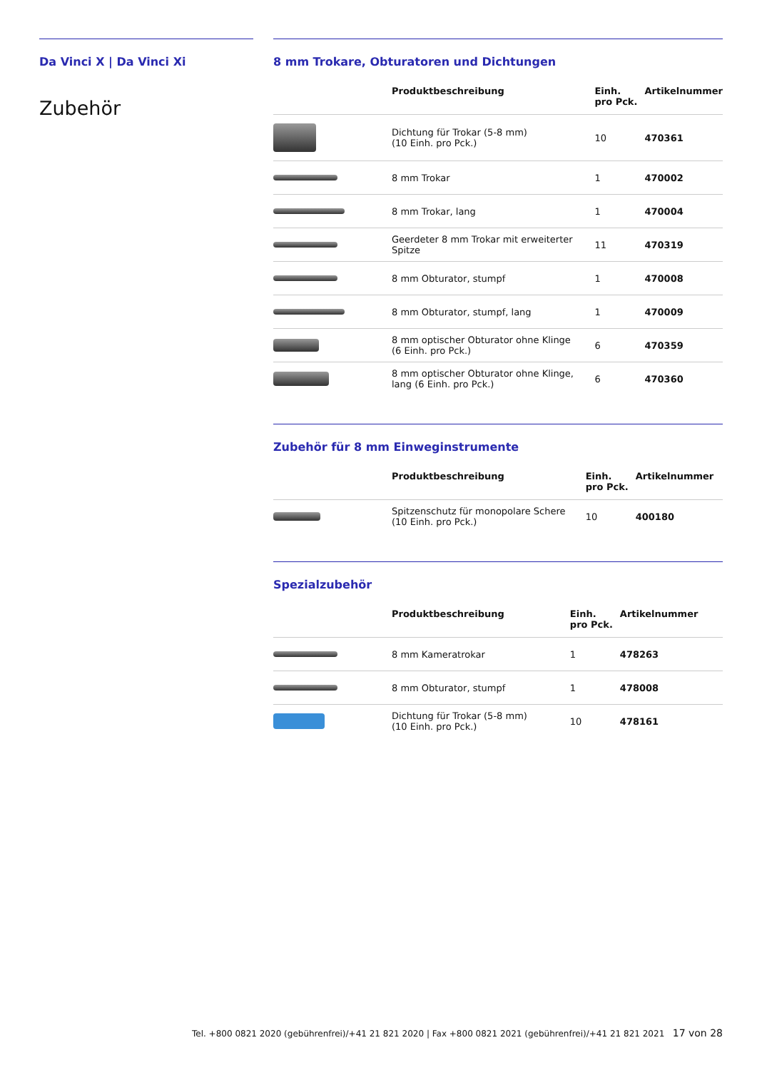Da Vinci X | Da Vinci Xi
Zubehör
8 mm Trokare, Obturatoren und Dichtungen
| | Produktbeschreibung | Einh. pro Pck. | Artikelnummer |
| --- | --- | --- | --- |
| | Dichtung für Trokar (5-8 mm) (10 Einh. pro Pck.) | 10 | 470361 |
| | 8 mm Trokar | 1 | 470002 |
| | 8 mm Trokar, lang | 1 | 470004 |
| | Geerdeter 8 mm Trokar mit erweiterter Spitze | 11 | 470319 |
| | 8 mm Obturator, stumpf | 1 | 470008 |
| | 8 mm Obturator, stumpf, lang | 1 | 470009 |
| | 8 mm optischer Obturator ohne Klinge (6 Einh. pro Pck.) | 6 | 470359 |
| | 8 mm optischer Obturator ohne Klinge, lang (6 Einh. pro Pck.) | 6 | 470360 |
Zubehör für 8 mm Einweginstrumente
| | Produktbeschreibung | Einh. pro Pck. | Artikelnummer |
| --- | --- | --- | --- |
| | Spitzenschutz für monopolare Schere (10 Einh. pro Pck.) | 10 | 400180 |
Spezialzubehör
| | Produktbeschreibung | Einh. pro Pck. | Artikelnummer |
| --- | --- | --- | --- |
| | 8 mm Kameratrokar | 1 | 478263 |
| | 8 mm Obturator, stumpf | 1 | 478008 |
| | Dichtung für Trokar (5-8 mm) (10 Einh. pro Pck.) | 10 | 478161 |
Tel. +800 0821 2020 (gebührenfrei)/+41 21 821 2020 | Fax +800 0821 2021 (gebührenfrei)/+41 21 821 2021 17 von 28